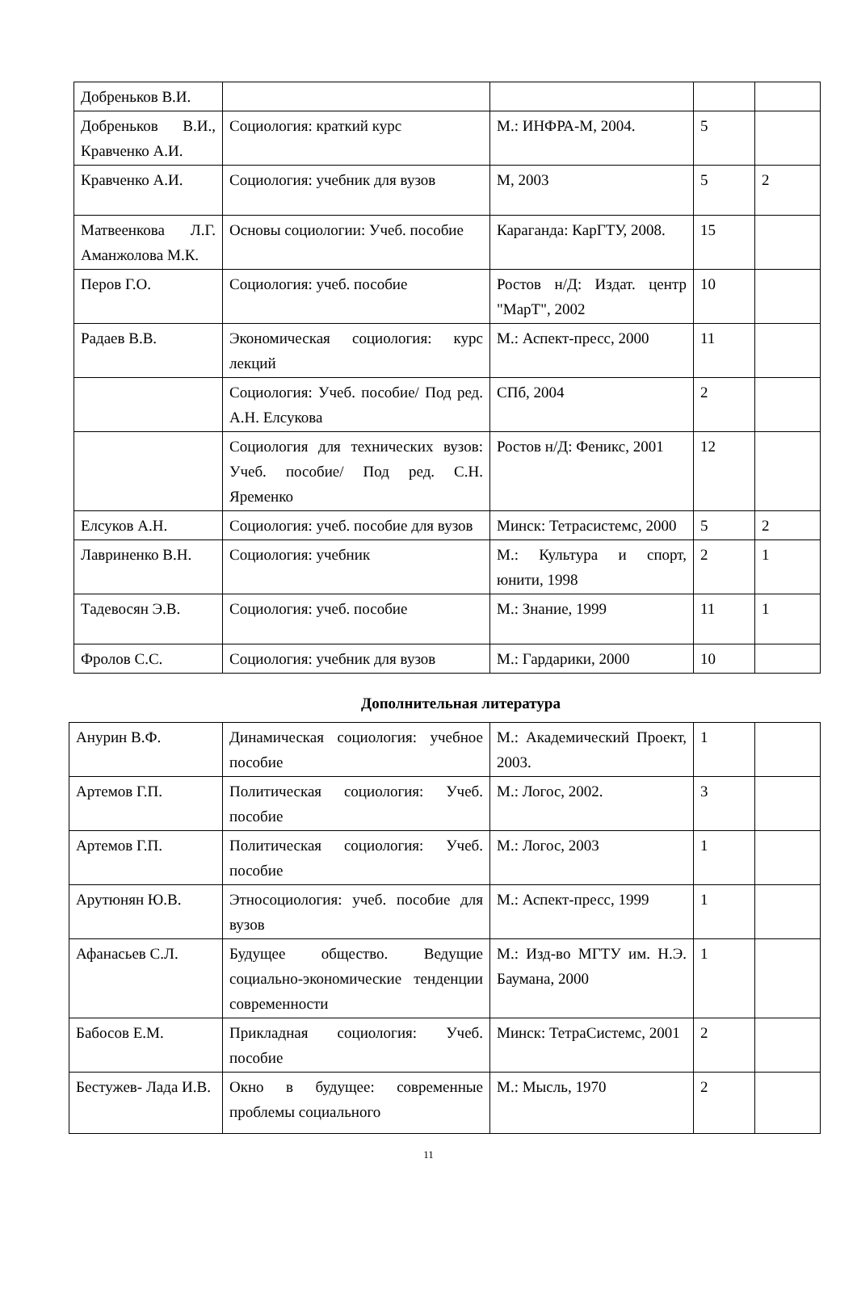| Добреньков В.И. | | | | |
| Добреньков В.И., Кравченко А.И. | Социология: краткий курс | М.: ИНФРА-М, 2004. | 5 | |
| Кравченко А.И. | Социология: учебник для вузов | М, 2003 | 5 | 2 |
| Матвеенкова Л.Г. Аманжолова М.К. | Основы социологии: Учеб. пособие | Караганда: КарГТУ, 2008. | 15 | |
| Перов Г.О. | Социология: учеб. пособие | Ростов н/Д: Издат. центр "МарТ", 2002 | 10 | |
| Радаев В.В. | Экономическая социология: курс лекций | М.: Аспект-пресс, 2000 | 11 | |
| | Социология: Учеб. пособие/ Под ред. А.Н. Елсукова | СПб, 2004 | 2 | |
| | Социология для технических вузов: Учеб. пособие/ Под ред. С.Н. Яременко | Ростов н/Д: Феникс, 2001 | 12 | |
| Елсуков А.Н. | Социология: учеб. пособие для вузов | Минск: Тетрасистемс, 2000 | 5 | 2 |
| Лавриненко В.Н. | Социология: учебник | М.: Культура и спорт, юнити, 1998 | 2 | 1 |
| Тадевосян Э.В. | Социология: учеб. пособие | М.: Знание, 1999 | 11 | 1 |
| Фролов С.С. | Социология: учебник для вузов | М.: Гардарики, 2000 | 10 | |
Дополнительная литература
| Анурин В.Ф. | Динамическая социология: учебное пособие | М.: Академический Проект, 2003. | 1 | |
| Артемов Г.П. | Политическая социология: Учеб. пособие | М.: Логос, 2002. | 3 | |
| Артемов Г.П. | Политическая социология: Учеб. пособие | М.: Логос, 2003 | 1 | |
| Арутюнян Ю.В. | Этносоциология: учеб. пособие для вузов | М.: Аспект-пресс, 1999 | 1 | |
| Афанасьев С.Л. | Будущее общество. Ведущие социально-экономические тенденции современности | М.: Изд-во МГТУ им. Н.Э. Баумана, 2000 | 1 | |
| Бабосов Е.М. | Прикладная социология: Учеб. пособие | Минск: ТетраСистемс, 2001 | 2 | |
| Бестужев- Лада И.В. | Окно в будущее: современные проблемы социального | М.: Мысль, 1970 | 2 | |
11